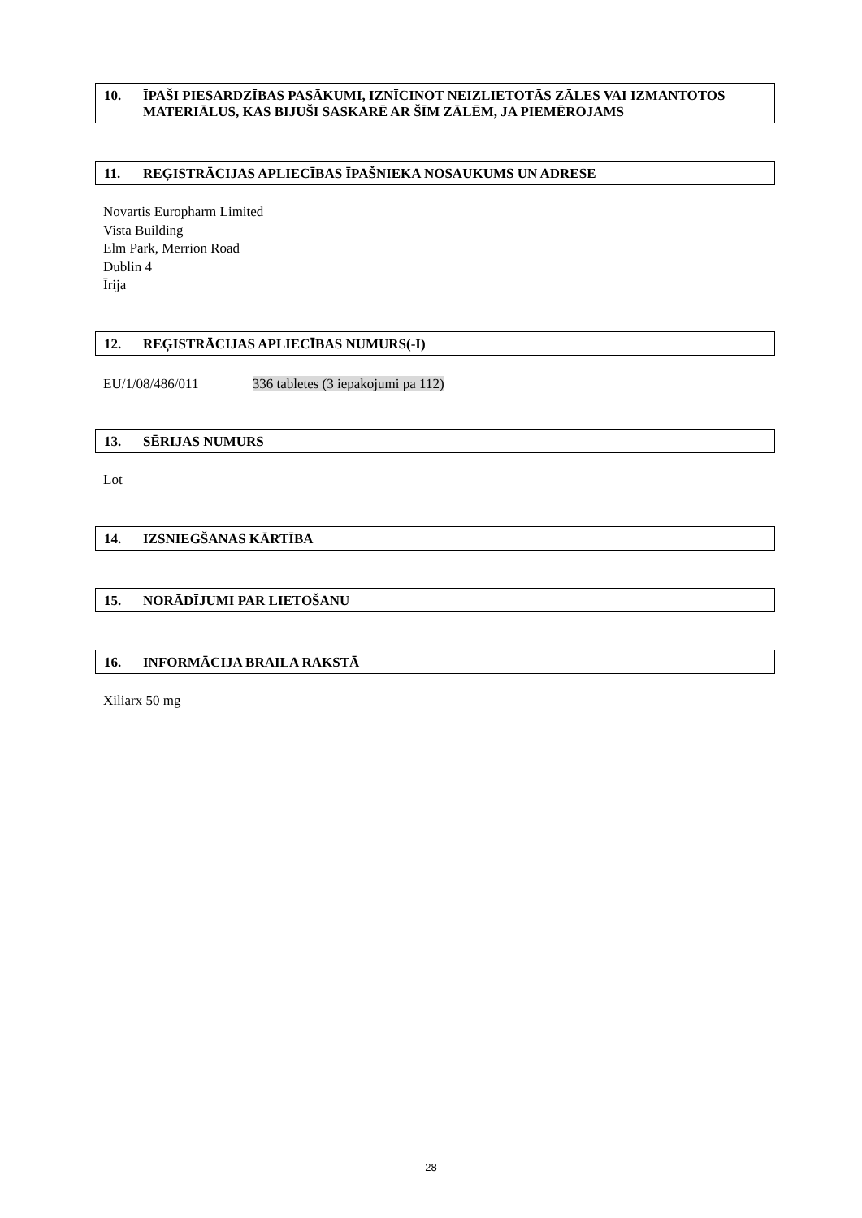10. ĪPAŠI PIESARDZĪBAS PASĀKUMI, IZNĪCINOT NEIZLIETOTĀS ZĀLES VAI IZMANTOTOS MATERIĀLUS, KAS BIJUŠI SASKARĒ AR ŠĪM ZĀLĒM, JA PIEMĒROJAMS
11. REĢISTRĀCIJAS APLIECĪBAS ĪPAŠNIEKA NOSAUKUMS UN ADRESE
Novartis Europharm Limited
Vista Building
Elm Park, Merrion Road
Dublin 4
Īrija
12. REĢISTRĀCIJAS APLIECĪBAS NUMURS(-I)
EU/1/08/486/011 336 tabletes (3 iepakojumi pa 112)
13. SĒRIJAS NUMURS
Lot
14. IZSNIEGŠANAS KĀRTĪBA
15. NORĀDĪJUMI PAR LIETOŠANU
16. INFORMĀCIJA BRAILA RAKSTĀ
Xiliarx 50 mg
28